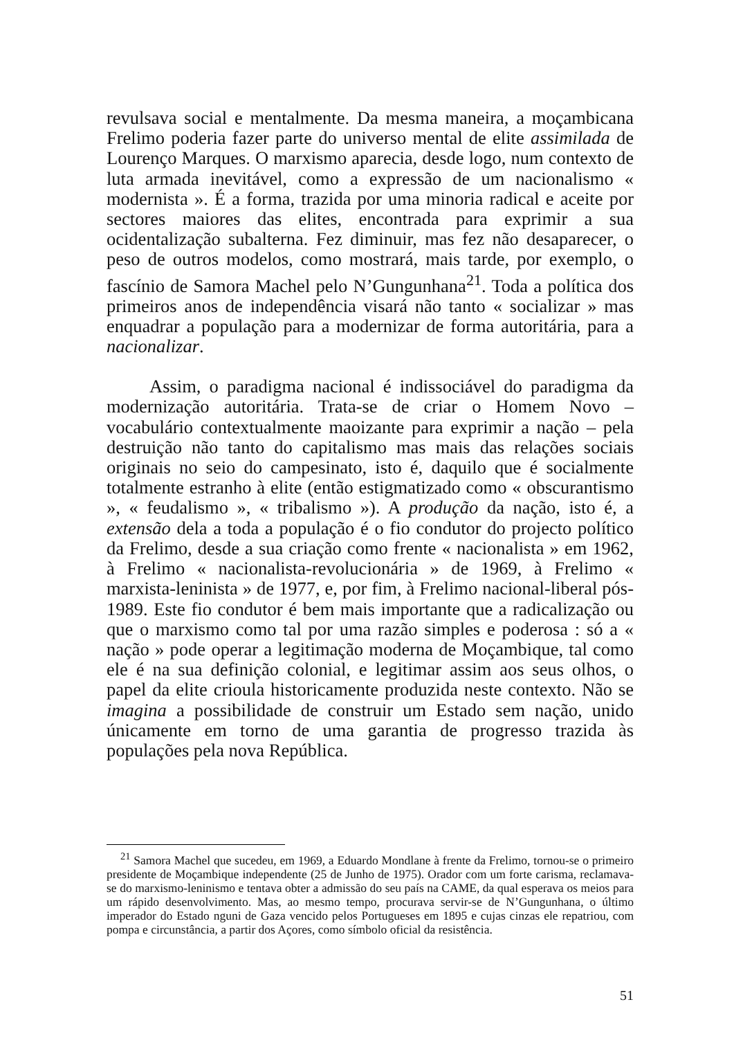revulsava social e mentalmente. Da mesma maneira, a moçambicana Frelimo poderia fazer parte do universo mental de elite assimilada de Lourenço Marques. O marxismo aparecia, desde logo, num contexto de luta armada inevitável, como a expressão de um nacionalismo « modernista ». É a forma, trazida por uma minoria radical e aceite por sectores maiores das elites, encontrada para exprimir a sua ocidentalização subalterna. Fez diminuir, mas fez não desaparecer, o peso de outros modelos, como mostrará, mais tarde, por exemplo, o fascínio de Samora Machel pelo N’Gungunhana<sup>21</sup>. Toda a política dos primeiros anos de independência visará não tanto « socializar » mas enquadrar a população para a modernizar de forma autoritária, para a nacionalizar.
Assim, o paradigma nacional é indissociável do paradigma da modernização autoritária. Trata-se de criar o Homem Novo – vocabulário contextualmente maoizante para exprimir a nação – pela destruição não tanto do capitalismo mas mais das relações sociais originais no seio do campesinato, isto é, daquilo que é socialmente totalmente estranho à elite (então estigmatizado como « obscurantismo », « feudalismo », « tribalismo »). A produção da nação, isto é, a extensão dela a toda a população é o fio condutor do projecto político da Frelimo, desde a sua criação como frente « nacionalista » em 1962, à Frelimo « nacionalista-revolucionária » de 1969, à Frelimo « marxista-leninista » de 1977, e, por fim, à Frelimo nacional-liberal pós-1989. Este fio condutor é bem mais importante que a radicalização ou que o marxismo como tal por uma razão simples e poderosa : só a « nação » pode operar a legitimação moderna de Moçambique, tal como ele é na sua definição colonial, e legitimar assim aos seus olhos, o papel da elite crioula historicamente produzida neste contexto. Não se imagina a possibilidade de construir um Estado sem nação, unido únicamente em torno de uma garantia de progresso trazida às populações pela nova República.
<sup>21</sup> Samora Machel que sucedeu, em 1969, a Eduardo Mondlane à frente da Frelimo, tornou-se o primeiro presidente de Moçambique independente (25 de Junho de 1975). Orador com um forte carisma, reclamava-se do marxismo-leninismo e tentava obter a admissão do seu país na CAME, da qual esperava os meios para um rápido desenvolvimento. Mas, ao mesmo tempo, procurava servir-se de N’Gungunhana, o último imperador do Estado nguni de Gaza vencido pelos Portugueses em 1895 e cujas cinzas ele repatriou, com pompa e circunstância, a partir dos Açores, como símbolo oficial da resistência.
51